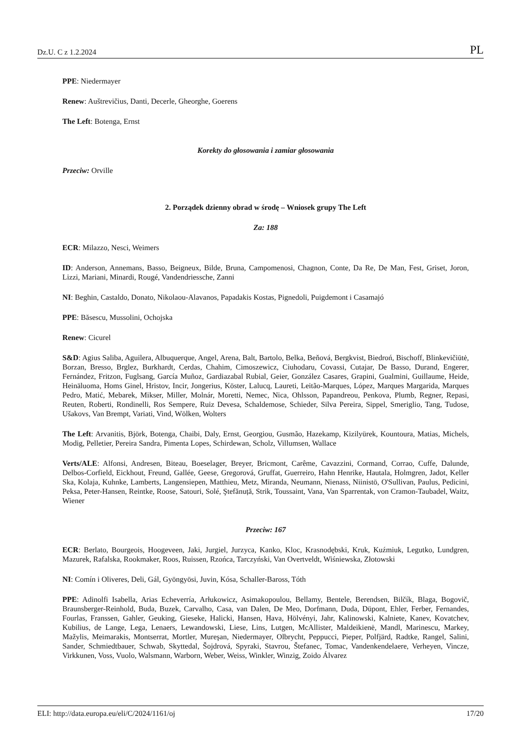Dz.U. C z 1.2.2024 PL
PPE: Niedermayer
Renew: Auštrevičius, Danti, Decerle, Gheorghe, Goerens
The Left: Botenga, Ernst
Korekty do głosowania i zamiar głosowania
Przeciw: Orville
2. Porządek dzienny obrad w środę – Wniosek grupy The Left
Za: 188
ECR: Milazzo, Nesci, Weimers
ID: Anderson, Annemans, Basso, Beigneux, Bilde, Bruna, Campomenosi, Chagnon, Conte, Da Re, De Man, Fest, Griset, Joron, Lizzi, Mariani, Minardi, Rougé, Vandendriessche, Zanni
NI: Beghin, Castaldo, Donato, Nikolaou-Alavanos, Papadakis Kostas, Pignedoli, Puigdemont i Casamajó
PPE: Băsescu, Mussolini, Ochojska
Renew: Cicurel
S&D: Agius Saliba, Aguilera, Albuquerque, Angel, Arena, Balt, Bartolo, Belka, Beňová, Bergkvist, Biedroń, Bischoff, Blinkevičiūtė, Borzan, Bresso, Brglez, Burkhardt, Cerdas, Chahim, Cimoszewicz, Ciuhodaru, Covassi, Cutajar, De Basso, Durand, Engerer, Fernández, Fritzon, Fuglsang, García Muñoz, Gardiazabal Rubial, Geier, González Casares, Grapini, Gualmini, Guillaume, Heide, Heinäluoma, Homs Ginel, Hristov, Incir, Jongerius, Köster, Lalucq, Laureti, Leitão-Marques, López, Marques Margarida, Marques Pedro, Matić, Mebarek, Mikser, Miller, Molnár, Moretti, Nemec, Nica, Ohlsson, Papandreou, Penkova, Plumb, Regner, Repasi, Reuten, Roberti, Rondinelli, Ros Sempere, Ruiz Devesa, Schaldemose, Schieder, Silva Pereira, Sippel, Smeriglio, Tang, Tudose, Ušakovs, Van Brempt, Variati, Vind, Wölken, Wolters
The Left: Arvanitis, Björk, Botenga, Chaibi, Daly, Ernst, Georgiou, Gusmão, Hazekamp, Kizilyürek, Kountoura, Matias, Michels, Modig, Pelletier, Pereira Sandra, Pimenta Lopes, Schirdewan, Scholz, Villumsen, Wallace
Verts/ALE: Alfonsi, Andresen, Biteau, Boeselager, Breyer, Bricmont, Carême, Cavazzini, Cormand, Corrao, Cuffe, Dalunde, Delbos-Corfield, Eickhout, Freund, Gallée, Geese, Gregorová, Gruffat, Guerreiro, Hahn Henrike, Hautala, Holmgren, Jadot, Keller Ska, Kolaja, Kuhnke, Lamberts, Langensiepen, Matthieu, Metz, Miranda, Neumann, Nienass, Niinistö, O'Sullivan, Paulus, Pedicini, Peksa, Peter-Hansen, Reintke, Roose, Satouri, Solé, Ştefănuță, Strik, Toussaint, Vana, Van Sparrentak, von Cramon-Taubadel, Waitz, Wiener
Przeciw: 167
ECR: Berlato, Bourgeois, Hoogeveen, Jaki, Jurgiel, Jurzyca, Kanko, Kloc, Krasnodębski, Kruk, Kuźmiuk, Legutko, Lundgren, Mazurek, Rafalska, Rookmaker, Roos, Ruissen, Rzońca, Tarczyński, Van Overtveldt, Wiśniewska, Złotowski
NI: Comín i Oliveres, Deli, Gál, Gyöngyösi, Juvin, Kósa, Schaller-Baross, Tóth
PPE: Adinolfi Isabella, Arias Echeverría, Arłukowicz, Asimakopoulou, Bellamy, Bentele, Berendsen, Bilčík, Blaga, Bogovič, Braunsberger-Reinhold, Buda, Buzek, Carvalho, Casa, van Dalen, De Meo, Dorfmann, Duda, Düpont, Ehler, Ferber, Fernandes, Fourlas, Franssen, Gahler, Geuking, Gieseke, Halicki, Hansen, Hava, Hölvényi, Jahr, Kalinowski, Kalniete, Kanev, Kovatchev, Kubilius, de Lange, Lega, Lenaers, Lewandowski, Liese, Lins, Lutgen, McAllister, Maldeikienė, Mandl, Marinescu, Markey, Mažylis, Meimarakis, Montserrat, Mortler, Mureşan, Niedermayer, Olbrycht, Peppucci, Pieper, Polfjärd, Radtke, Rangel, Salini, Sander, Schmiedtbauer, Schwab, Skyttedal, Šojdrová, Spyraki, Stavrou, Štefanec, Tomac, Vandenkendelaere, Verheyen, Vincze, Virkkunen, Voss, Vuolo, Walsmann, Warborn, Weber, Weiss, Winkler, Winzig, Zoido Álvarez
ELI: http://data.europa.eu/eli/C/2024/1161/oj 17/20